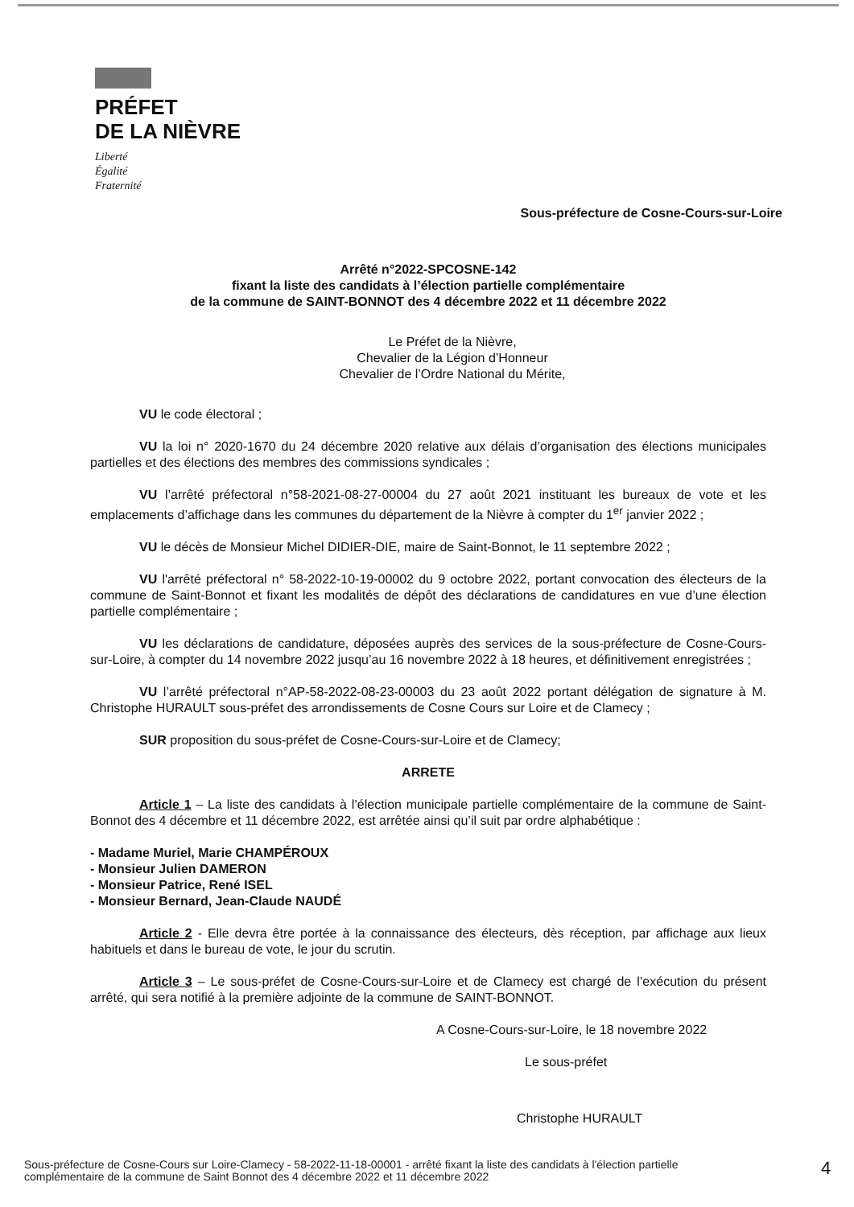PRÉFET
DE LA NIÈVRE
Liberté
Égalité
Fraternité
Sous-préfecture de Cosne-Cours-sur-Loire
Arrêté n°2022-SPCOSNE-142
fixant la liste des candidats à l’élection partielle complémentaire
de la commune de SAINT-BONNOT des 4 décembre 2022 et 11 décembre 2022
Le Préfet de la Nièvre,
Chevalier de la Légion d’Honneur
Chevalier de l’Ordre National du Mérite,
VU le code électoral ;
VU la loi n° 2020-1670 du 24 décembre 2020 relative aux délais d’organisation des élections municipales partielles et des élections des membres des commissions syndicales ;
VU l’arrêté préfectoral n°58-2021-08-27-00004 du 27 août 2021 instituant les bureaux de vote et les emplacements d’affichage dans les communes du département de la Nièvre à compter du 1<sup>er</sup> janvier 2022 ;
VU le décès de Monsieur Michel DIDIER-DIE, maire de Saint-Bonnot, le 11 septembre 2022 ;
VU l'arrêté préfectoral n° 58-2022-10-19-00002 du 9 octobre 2022, portant convocation des électeurs de la commune de Saint-Bonnot et fixant les modalités de dépôt des déclarations de candidatures en vue d’une élection partielle complémentaire ;
VU les déclarations de candidature, déposées auprès des services de la sous-préfecture de Cosne-Cours-sur-Loire, à compter du 14 novembre 2022 jusqu’au 16 novembre 2022 à 18 heures, et définitivement enregistrées ;
VU l’arrêté préfectoral n°AP-58-2022-08-23-00003 du 23 août 2022 portant délégation de signature à M. Christophe HURAULT sous-préfet des arrondissements de Cosne Cours sur Loire et de Clamecy ;
SUR proposition du sous-préfet de Cosne-Cours-sur-Loire et de Clamecy;
ARRETE
Article 1 – La liste des candidats à l’élection municipale partielle complémentaire de la commune de Saint-Bonnot des 4 décembre et 11 décembre 2022, est arrêtée ainsi qu’il suit par ordre alphabétique :
- Madame Muriel, Marie CHAMPÉROUX
- Monsieur Julien DAMERON
- Monsieur Patrice, René ISEL
- Monsieur Bernard, Jean-Claude NAUDÉ
Article 2 - Elle devra être portée à la connaissance des électeurs, dès réception, par affichage aux lieux habituels et dans le bureau de vote, le jour du scrutin.
Article 3 – Le sous-préfet de Cosne-Cours-sur-Loire et de Clamecy est chargé de l’exécution du présent arrêté, qui sera notifié à la première adjointe de la commune de SAINT-BONNOT.
A Cosne-Cours-sur-Loire, le 18 novembre 2022
Le sous-préfet
Christophe HURAULT
Sous-préfecture de Cosne-Cours sur Loire-Clamecy - 58-2022-11-18-00001 - arrêté fixant la liste des candidats à l'élection partielle complémentaire de la commune de Saint Bonnot des 4 décembre 2022 et 11 décembre 2022
4